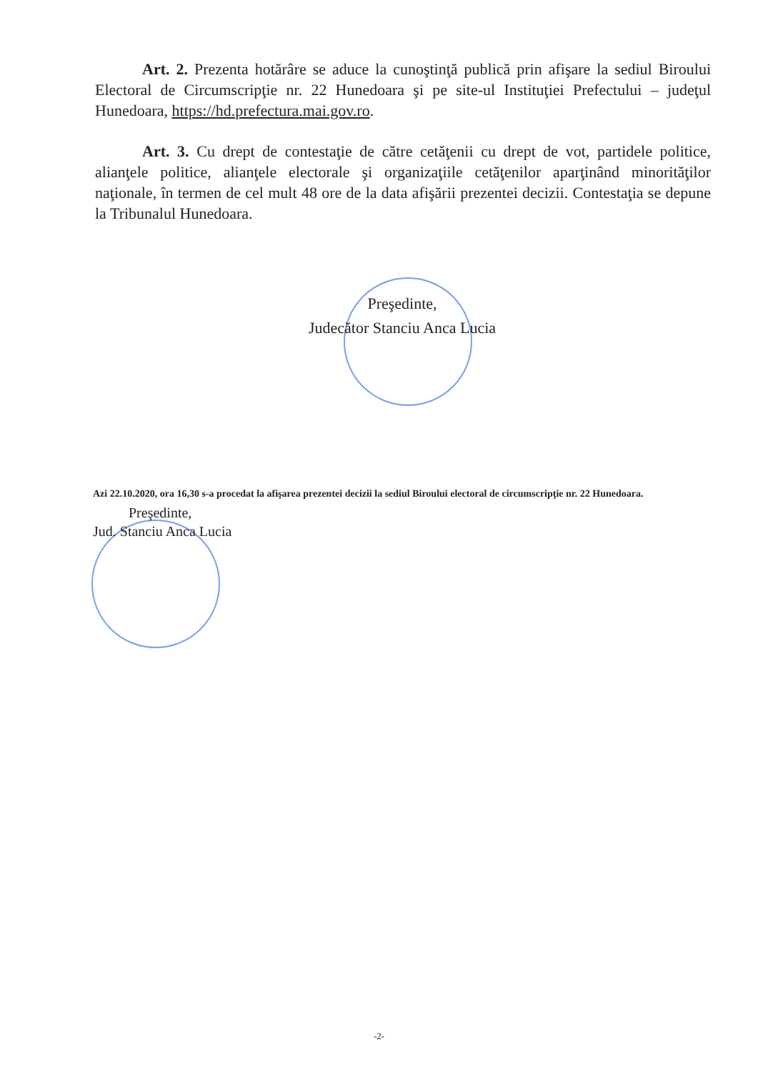Art. 2. Prezenta hotărâre se aduce la cunoştinţă publică prin afişare la sediul Biroului Electoral de Circumscripţie nr. 22 Hunedoara şi pe site-ul Instituţiei Prefectului – judeţul Hunedoara, https://hd.prefectura.mai.gov.ro.
Art. 3. Cu drept de contestaţie de către cetăţenii cu drept de vot, partidele politice, alianţele politice, alianţele electorale şi organizaţiile cetăţenilor aparţinând minorităţilor naţionale, în termen de cel mult 48 ore de la data afişării prezentei decizii. Contestaţia se depune la Tribunalul Hunedoara.
Preşedinte,
Judecător Stanciu Anca Lucia
Azi 22.10.2020, ora 16,30 s-a procedat la afişarea prezentei decizii la sediul Biroului electoral de circumscripţie nr. 22 Hunedoara.
Preşedinte,
Jud. Stanciu Anca Lucia
-2-